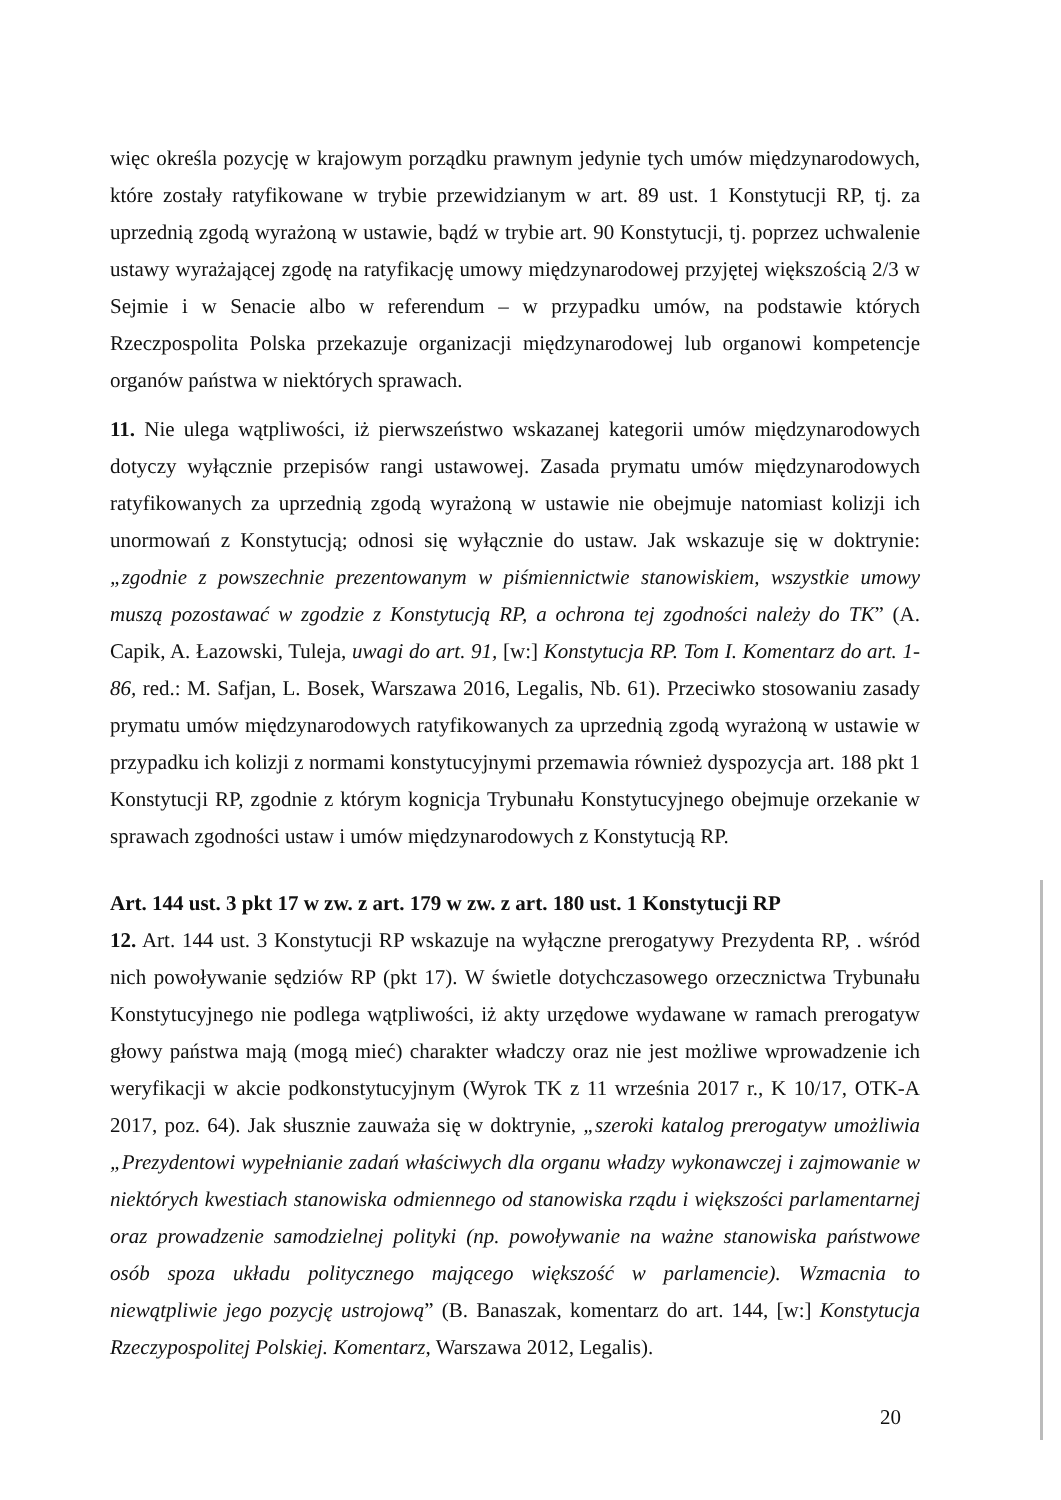więc określa pozycję w krajowym porządku prawnym jedynie tych umów międzynarodowych, które zostały ratyfikowane w trybie przewidzianym w art. 89 ust. 1 Konstytucji RP, tj. za uprzednią zgodą wyrażoną w ustawie, bądź w trybie art. 90 Konstytucji, tj. poprzez uchwalenie ustawy wyrażającej zgodę na ratyfikację umowy międzynarodowej przyjętej większością 2/3 w Sejmie i w Senacie albo w referendum – w przypadku umów, na podstawie których Rzeczpospolita Polska przekazuje organizacji międzynarodowej lub organowi kompetencje organów państwa w niektórych sprawach.
11. Nie ulega wątpliwości, iż pierwszeństwo wskazanej kategorii umów międzynarodowych dotyczy wyłącznie przepisów rangi ustawowej. Zasada prymatu umów międzynarodowych ratyfikowanych za uprzednią zgodą wyrażoną w ustawie nie obejmuje natomiast kolizji ich unormowań z Konstytucją; odnosi się wyłącznie do ustaw. Jak wskazuje się w doktrynie: „zgodnie z powszechnie prezentowanym w piśmiennictwie stanowiskiem, wszystkie umowy muszą pozostawać w zgodzie z Konstytucją RP, a ochrona tej zgodności należy do TK” (A. Capik, A. Łazowski, Tuleja, uwagi do art. 91, [w:] Konstytucja RP. Tom I. Komentarz do art. 1-86, red.: M. Safjan, L. Bosek, Warszawa 2016, Legalis, Nb. 61). Przeciwko stosowaniu zasady prymatu umów międzynarodowych ratyfikowanych za uprzednią zgodą wyrażoną w ustawie w przypadku ich kolizji z normami konstytucyjnymi przemawia również dyspozycja art. 188 pkt 1 Konstytucji RP, zgodnie z którym kognicja Trybunału Konstytucyjnego obejmuje orzekanie w sprawach zgodności ustaw i umów międzynarodowych z Konstytucją RP.
Art. 144 ust. 3 pkt 17 w zw. z art. 179 w zw. z art. 180 ust. 1 Konstytucji RP
12. Art. 144 ust. 3 Konstytucji RP wskazuje na wyłączne prerogatywy Prezydenta RP, . wśród nich powoływanie sędziów RP (pkt 17). W świetle dotychczasowego orzecznictwa Trybunału Konstytucyjnego nie podlega wątpliwości, iż akty urzędowe wydawane w ramach prerogatyw głowy państwa mają (mogą mieć) charakter władczy oraz nie jest możliwe wprowadzenie ich weryfikacji w akcie podkonstytucyjnym (Wyrok TK z 11 września 2017 r., K 10/17, OTK-A 2017, poz. 64). Jak słusznie zauważa się w doktrynie, „szeroki katalog prerogatyw umożliwia „Prezydentowi wypełnianie zadań właściwych dla organu władzy wykonawczej i zajmowanie w niektórych kwestiach stanowiska odmiennego od stanowiska rządu i większości parlamentarnej oraz prowadzenie samodzielnej polityki (np. powoływanie na ważne stanowiska państwowe osób spoza układu politycznego mającego większość w parlamencie). Wzmacnia to niewątpliwie jego pozycję ustrojową” (B. Banaszak, komentarz do art. 144, [w:] Konstytucja Rzeczypospolitej Polskiej. Komentarz, Warszawa 2012, Legalis).
20